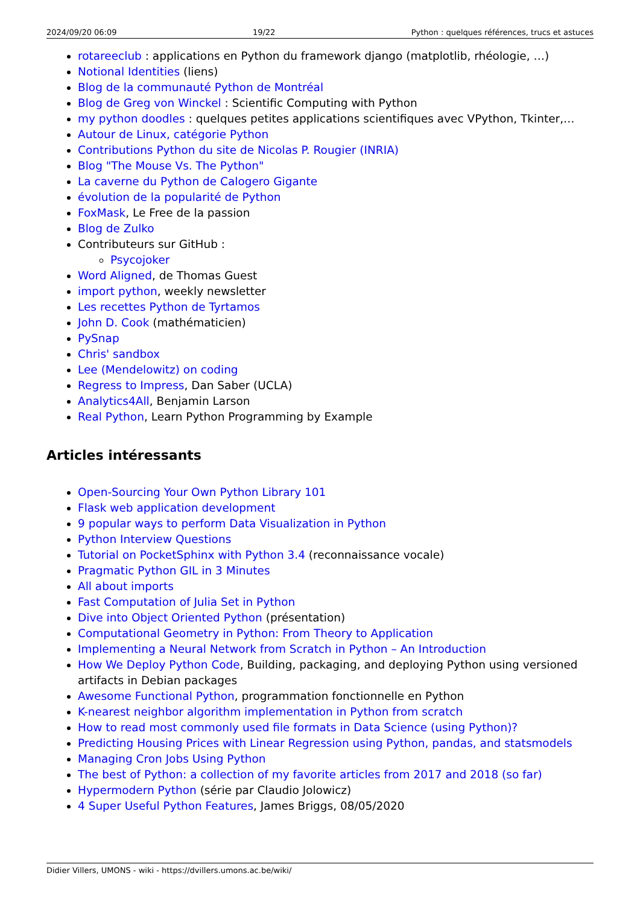2024/09/20 06:09 19/22 Python : quelques références, trucs et astuces
rotareeclub : applications en Python du framework django (matplotlib, rhéologie, …)
Notional Identities (liens)
Blog de la communauté Python de Montréal
Blog de Greg von Winckel : Scientific Computing with Python
my python doodles : quelques petites applications scientifiques avec VPython, Tkinter,…
Autour de Linux, catégorie Python
Contributions Python du site de Nicolas P. Rougier (INRIA)
Blog "The Mouse Vs. The Python"
La caverne du Python de Calogero Gigante
évolution de la popularité de Python
FoxMask, Le Free de la passion
Blog de Zulko
Contributeurs sur GitHub :
Psycojoker
Word Aligned, de Thomas Guest
import python, weekly newsletter
Les recettes Python de Tyrtamos
John D. Cook (mathématicien)
PySnap
Chris' sandbox
Lee (Mendelowitz) on coding
Regress to Impress, Dan Saber (UCLA)
Analytics4All, Benjamin Larson
Real Python, Learn Python Programming by Example
Articles intéressants
Open-Sourcing Your Own Python Library 101
Flask web application development
9 popular ways to perform Data Visualization in Python
Python Interview Questions
Tutorial on PocketSphinx with Python 3.4 (reconnaissance vocale)
Pragmatic Python GIL in 3 Minutes
All about imports
Fast Computation of Julia Set in Python
Dive into Object Oriented Python (présentation)
Computational Geometry in Python: From Theory to Application
Implementing a Neural Network from Scratch in Python – An Introduction
How We Deploy Python Code, Building, packaging, and deploying Python using versioned artifacts in Debian packages
Awesome Functional Python, programmation fonctionnelle en Python
K-nearest neighbor algorithm implementation in Python from scratch
How to read most commonly used file formats in Data Science (using Python)?
Predicting Housing Prices with Linear Regression using Python, pandas, and statsmodels
Managing Cron Jobs Using Python
The best of Python: a collection of my favorite articles from 2017 and 2018 (so far)
Hypermodern Python (série par Claudio Jolowicz)
4 Super Useful Python Features, James Briggs, 08/05/2020
Didier Villers, UMONS - wiki - https://dvillers.umons.ac.be/wiki/